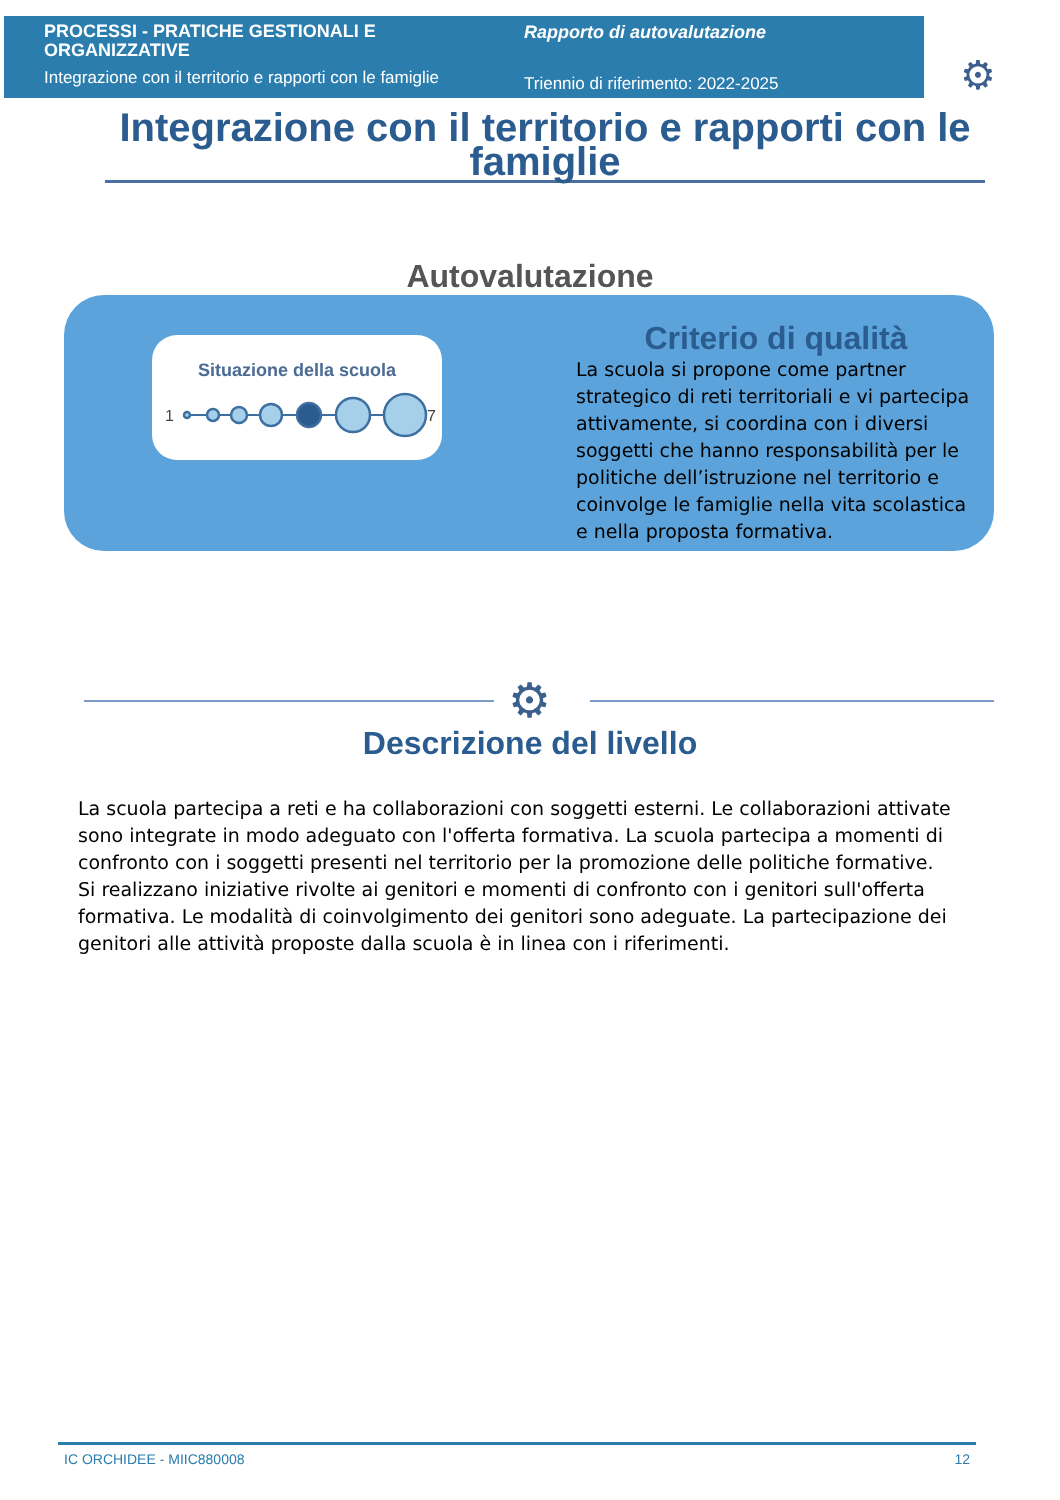PROCESSI - PRATICHE GESTIONALI E ORGANIZZATIVE
Integrazione con il territorio e rapporti con le famiglie
Rapporto di autovalutazione
Triennio di riferimento: 2022-2025
⚙
Integrazione con il territorio e rapporti con le famiglie
Autovalutazione
Situazione della scuola
1
7
Criterio di qualità
La scuola si propone come partner strategico di reti territoriali e vi partecipa attivamente, si coordina con i diversi soggetti che hanno responsabilità per le politiche dell’istruzione nel territorio e coinvolge le famiglie nella vita scolastica e nella proposta formativa.
⚙
Descrizione del livello
La scuola partecipa a reti e ha collaborazioni con soggetti esterni. Le collaborazioni attivate sono integrate in modo adeguato con l'offerta formativa. La scuola partecipa a momenti di confronto con i soggetti presenti nel territorio per la promozione delle politiche formative.
Si realizzano iniziative rivolte ai genitori e momenti di confronto con i genitori sull'offerta formativa. Le modalità di coinvolgimento dei genitori sono adeguate. La partecipazione dei genitori alle attività proposte dalla scuola è in linea con i riferimenti.
IC ORCHIDEE - MIIC880008 12